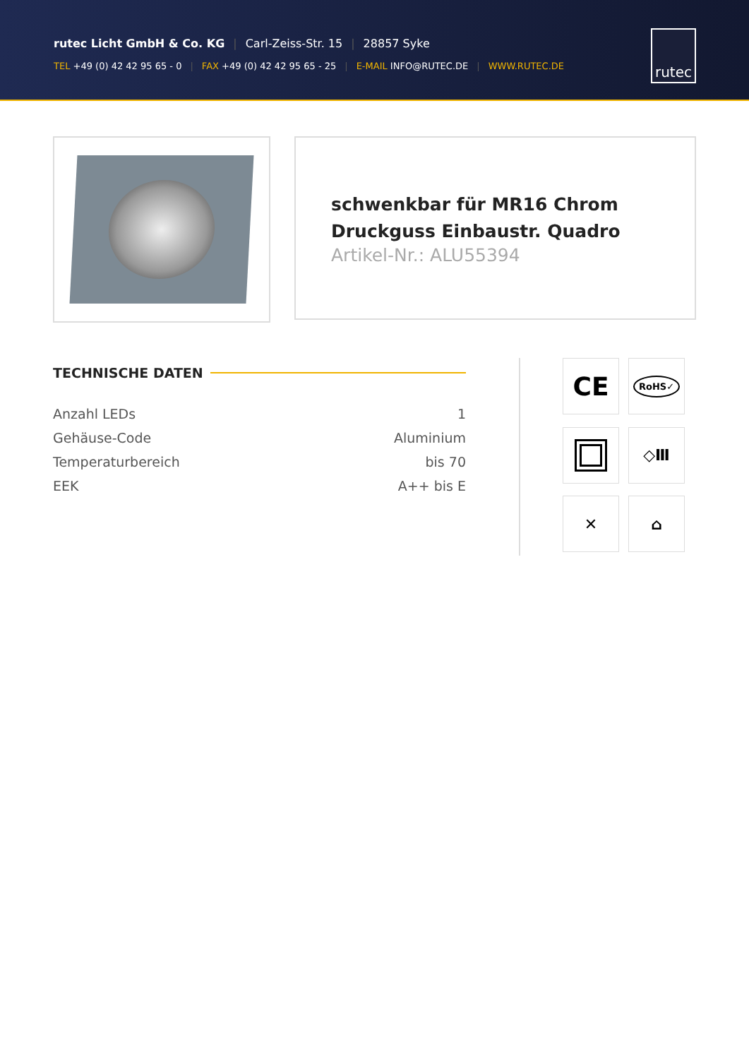rutec Licht GmbH & Co. KG | Carl-Zeiss-Str. 15 | 28857 Syke
TEL +49 (0) 42 42 95 65 - 0 | FAX +49 (0) 42 42 95 65 - 25 | E-MAIL INFO@RUTEC.DE | WWW.RUTEC.DE
rutec
schwenkbar für MR16 Chrom Druckguss Einbaustr. Quadro
Artikel-Nr.: ALU55394
TECHNISCHE DATEN
| Anzahl LEDs | 1 |
| Gehäuse-Code | Aluminium |
| Temperaturbereich | bis 70 |
| EEK | A++ bis E |
CE
RoHS✓
◇Ⅲ
✕
⌂